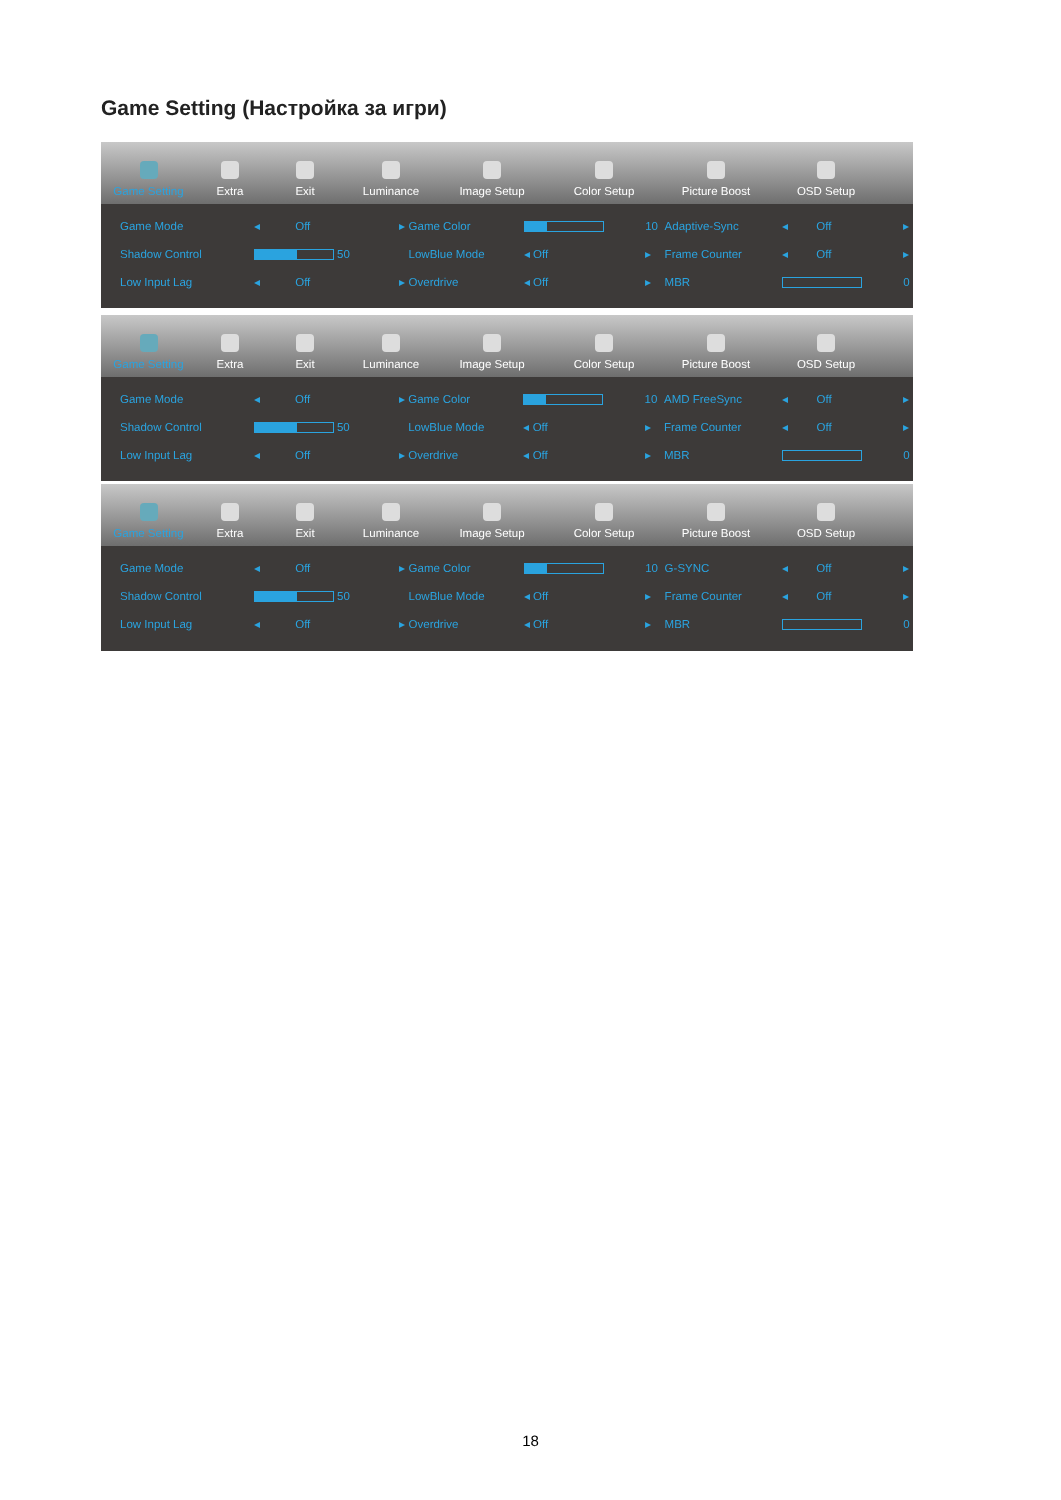Game Setting (Настройка за игри)
Game Setting
Extra
Exit
Luminance
Image Setup
Color Setup
Picture Boost
OSD Setup
| Game Mode | ◂ | Off | ▸ | Game Color | | 10 | Adaptive-Sync | ◂ | Off | ▸ |
| Shadow Control | 50 | | | LowBlue Mode | ◂ Off | ▸ | Frame Counter | ◂ | Off | ▸ |
| Low Input Lag | ◂ | Off | ▸ | Overdrive | ◂ Off | ▸ | MBR | | | 0 |
Game Setting
Extra
Exit
Luminance
Image Setup
Color Setup
Picture Boost
OSD Setup
| Game Mode | ◂ | Off | ▸ | Game Color | | 10 | AMD FreeSync | ◂ | Off | ▸ |
| Shadow Control | 50 | | | LowBlue Mode | ◂ Off | ▸ | Frame Counter | ◂ | Off | ▸ |
| Low Input Lag | ◂ | Off | ▸ | Overdrive | ◂ Off | ▸ | MBR | | | 0 |
Game Setting
Extra
Exit
Luminance
Image Setup
Color Setup
Picture Boost
OSD Setup
| Game Mode | ◂ | Off | ▸ | Game Color | | 10 | G-SYNC | ◂ | Off | ▸ |
| Shadow Control | 50 | | | LowBlue Mode | ◂ Off | ▸ | Frame Counter | ◂ | Off | ▸ |
| Low Input Lag | ◂ | Off | ▸ | Overdrive | ◂ Off | ▸ | MBR | | | 0 |
18